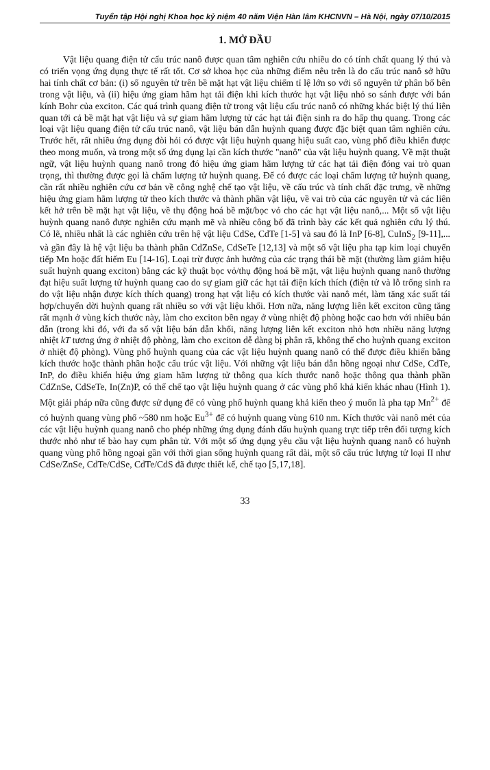Tuyển tập Hội nghị Khoa học kỷ niệm 40 năm Viện Hàn lâm KHCNVN – Hà Nội, ngày 07/10/2015
1. MỞ ĐẦU
Vật liệu quang điện tử cấu trúc nanô được quan tâm nghiên cứu nhiều do có tính chất quang lý thú và có triển vọng ứng dụng thực tế rất tốt. Cơ sở khoa học của những điểm nêu trên là do cấu trúc nanô sở hữu hai tính chất cơ bản: (i) số nguyên tử trên bề mặt hạt vật liệu chiếm tỉ lệ lớn so với số nguyên tử phân bố bên trong vật liệu, và (ii) hiệu ứng giam hãm hạt tải điện khi kích thước hạt vật liệu nhỏ so sánh được với bán kính Bohr của exciton. Các quá trình quang điện tử trong vật liệu cấu trúc nanô có những khác biệt lý thú liên quan tới cả bề mặt hạt vật liệu và sự giam hãm lượng tử các hạt tải điện sinh ra do hấp thụ quang. Trong các loại vật liệu quang điện tử cấu trúc nanô, vật liệu bán dẫn huỳnh quang được đặc biệt quan tâm nghiên cứu. Trước hết, rất nhiều ứng dụng đòi hỏi có được vật liệu huỳnh quang hiệu suất cao, vùng phổ điều khiển được theo mong muốn, và trong một số ứng dụng lại cần kích thước "nanô" của vật liệu huỳnh quang. Về mặt thuật ngữ, vật liệu huỳnh quang nanô trong đó hiệu ứng giam hãm lượng tử các hạt tải điện đóng vai trò quan trọng, thì thường được gọi là chấm lượng tử huỳnh quang. Để có được các loại chấm lượng tử huỳnh quang, cần rất nhiều nghiên cứu cơ bản về công nghệ chế tạo vật liệu, về cấu trúc và tính chất đặc trưng, về những hiệu ứng giam hãm lượng tử theo kích thước và thành phần vật liệu, về vai trò của các nguyên tử và các liên kết hở trên bề mặt hạt vật liệu, về thụ động hoá bề mặt/bọc vỏ cho các hạt vật liệu nanô,... Một số vật liệu huỳnh quang nanô được nghiên cứu mạnh mẽ và nhiều công bố đã trình bày các kết quả nghiên cứu lý thú. Có lẽ, nhiều nhất là các nghiên cứu trên hệ vật liệu CdSe, CdTe [1-5] và sau đó là InP [6-8], CuInS<sub>2</sub> [9-11],... và gần đây là hệ vật liệu ba thành phần CdZnSe, CdSeTe [12,13] và một số vật liệu pha tạp kim loại chuyển tiếp Mn hoặc đất hiếm Eu [14-16]. Loại trừ được ảnh hưởng của các trạng thái bề mặt (thường làm giảm hiệu suất huỳnh quang exciton) bằng các kỹ thuật bọc vỏ/thụ động hoá bề mặt, vật liệu huỳnh quang nanô thường đạt hiệu suất lượng tử huỳnh quang cao do sự giam giữ các hạt tải điện kích thích (điện tử và lỗ trống sinh ra do vật liệu nhận được kích thích quang) trong hạt vật liệu có kích thước vài nanô mét, làm tăng xác suất tái hợp/chuyển dời huỳnh quang rất nhiều so với vật liệu khối. Hơn nữa, năng lượng liên kết exciton cũng tăng rất mạnh ở vùng kích thước này, làm cho exciton bền ngay ở vùng nhiệt độ phòng hoặc cao hơn với nhiều bán dẫn (trong khi đó, với đa số vật liệu bán dẫn khối, năng lượng liên kết exciton nhỏ hơn nhiều năng lượng nhiệt kT tương ứng ở nhiệt độ phòng, làm cho exciton dễ dàng bị phân rã, không thể cho huỳnh quang exciton ở nhiệt độ phòng). Vùng phổ huỳnh quang của các vật liệu huỳnh quang nanô có thể được điều khiển bằng kích thước hoặc thành phần hoặc cấu trúc vật liệu. Với những vật liệu bán dẫn hồng ngoại như CdSe, CdTe, InP, do điều khiển hiệu ứng giam hãm lượng tử thông qua kích thước nanô hoặc thông qua thành phần CdZnSe, CdSeTe, In(Zn)P, có thể chế tạo vật liệu huỳnh quang ở các vùng phổ khả kiến khác nhau (Hình 1). Một giải pháp nữa cũng được sử dụng để có vùng phổ huỳnh quang khả kiến theo ý muốn là pha tạp Mn<sup>2+</sup> để có huỳnh quang vùng phổ ~580 nm hoặc Eu<sup>3+</sup> để có huỳnh quang vùng 610 nm. Kích thước vài nanô mét của các vật liệu huỳnh quang nanô cho phép những ứng dụng đánh dấu huỳnh quang trực tiếp trên đối tượng kích thước nhỏ như tế bào hay cụm phân tử. Với một số ứng dụng yêu cầu vật liệu huỳnh quang nanô có huỳnh quang vùng phổ hồng ngoại gần với thời gian sống huỳnh quang rất dài, một số cấu trúc lượng tử loại II như CdSe/ZnSe, CdTe/CdSe, CdTe/CdS đã được thiết kế, chế tạo [5,17,18].
33